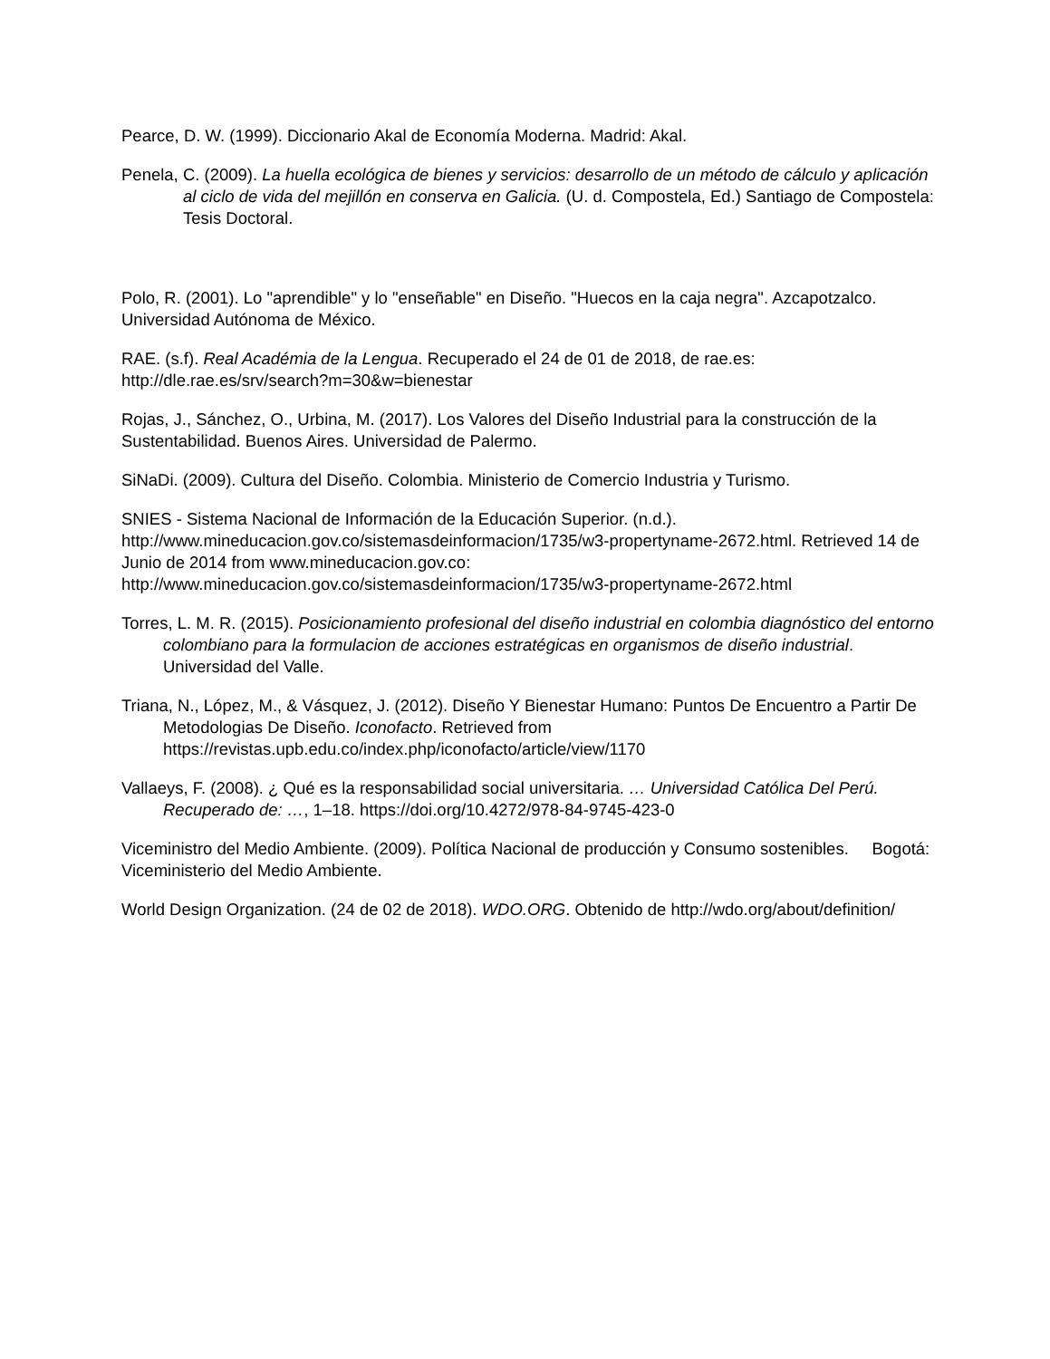Pearce, D. W. (1999). Diccionario Akal de Economía Moderna. Madrid: Akal.
Penela, C. (2009). La huella ecológica de bienes y servicios: desarrollo de un método de cálculo y aplicación al ciclo de vida del mejillón en conserva en Galicia. (U. d. Compostela, Ed.) Santiago de Compostela: Tesis Doctoral.
Polo, R. (2001). Lo "aprendible" y lo "enseñable" en Diseño. "Huecos en la caja negra". Azcapotzalco. Universidad Autónoma de México.
RAE. (s.f). Real Académia de la Lengua. Recuperado el 24 de 01 de 2018, de rae.es: http://dle.rae.es/srv/search?m=30&w=bienestar
Rojas, J., Sánchez, O., Urbina, M. (2017). Los Valores del Diseño Industrial para la construcción de la Sustentabilidad. Buenos Aires. Universidad de Palermo.
SiNaDi. (2009). Cultura del Diseño. Colombia. Ministerio de Comercio Industria y Turismo.
SNIES - Sistema Nacional de Información de la Educación Superior. (n.d.). http://www.mineducacion.gov.co/sistemasdeinformacion/1735/w3-propertyname-2672.html. Retrieved 14 de Junio de 2014 from www.mineducacion.gov.co: http://www.mineducacion.gov.co/sistemasdeinformacion/1735/w3-propertyname-2672.html
Torres, L. M. R. (2015). Posicionamiento profesional del diseño industrial en colombia diagnóstico del entorno colombiano para la formulacion de acciones estratégicas en organismos de diseño industrial. Universidad del Valle.
Triana, N., López, M., & Vásquez, J. (2012). Diseño Y Bienestar Humano: Puntos De Encuentro a Partir De Metodologias De Diseño. Iconofacto. Retrieved from https://revistas.upb.edu.co/index.php/iconofacto/article/view/1170
Vallaeys, F. (2008). ¿ Qué es la responsabilidad social universitaria. … Universidad Católica Del Perú. Recuperado de: …, 1–18. https://doi.org/10.4272/978-84-9745-423-0
Viceministro del Medio Ambiente. (2009). Política Nacional de producción y Consumo sostenibles. Bogotá: Viceministerio del Medio Ambiente.
World Design Organization. (24 de 02 de 2018). WDO.ORG. Obtenido de http://wdo.org/about/definition/